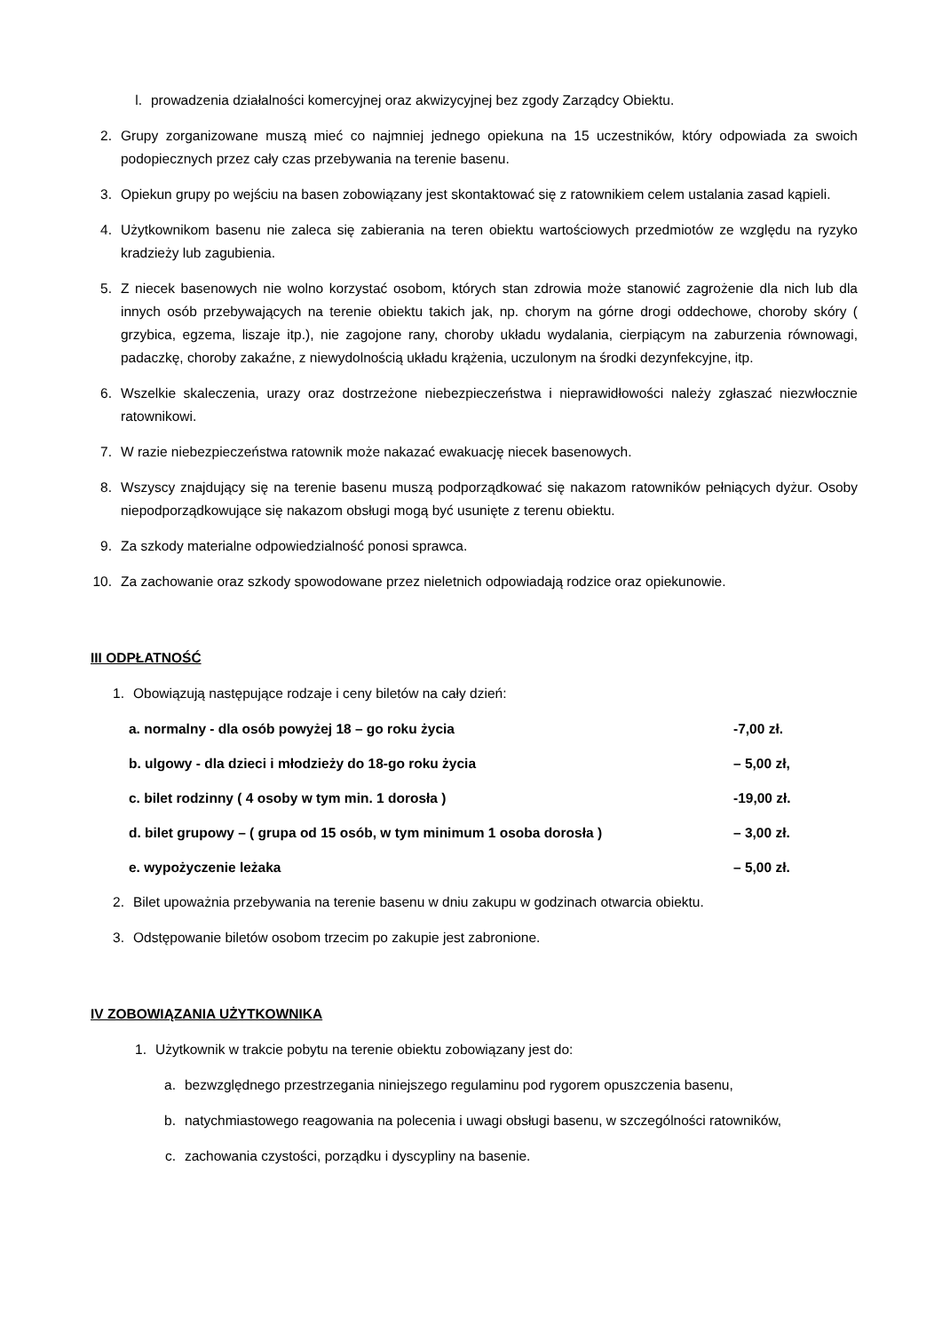l. prowadzenia działalności komercyjnej oraz akwizycyjnej bez zgody Zarządcy Obiektu.
2. Grupy zorganizowane muszą mieć co najmniej jednego opiekuna na 15 uczestników, który odpowiada za swoich podopiecznych przez cały czas przebywania na terenie basenu.
3. Opiekun grupy po wejściu na basen zobowiązany jest skontaktować się z ratownikiem celem ustalania zasad kąpieli.
4. Użytkownikom basenu nie zaleca się zabierania na teren obiektu wartościowych przedmiotów ze względu na ryzyko kradzieży lub zagubienia.
5. Z niecek basenowych nie wolno korzystać osobom, których stan zdrowia może stanowić zagrożenie dla nich lub dla innych osób przebywających na terenie obiektu takich jak, np. chorym na górne drogi oddechowe, choroby skóry ( grzybica, egzema, liszaje itp.), nie zagojone rany, choroby układu wydalania, cierpiącym na zaburzenia równowagi, padaczkę, choroby zakaźne, z niewydolnością układu krążenia, uczulonym na środki dezynfekcyjne, itp.
6. Wszelkie skaleczenia, urazy oraz dostrzeżone niebezpieczeństwa i nieprawidłowości należy zgłaszać niezwłocznie ratownikowi.
7. W razie niebezpieczeństwa ratownik może nakazać ewakuację niecek basenowych.
8. Wszyscy znajdujący się na terenie basenu muszą podporządkować się nakazom ratowników pełniących dyżur. Osoby niepodporządkowujące się nakazom obsługi mogą być usunięte z terenu obiektu.
9. Za szkody materialne odpowiedzialność ponosi sprawca.
10. Za zachowanie oraz szkody spowodowane przez nieletnich odpowiadają rodzice oraz opiekunowie.
III ODPŁATNOŚĆ
1. Obowiązują następujące rodzaje i ceny biletów na cały dzień:
a. normalny - dla osób powyżej 18 – go roku życia -7,00 zł.
b. ulgowy - dla dzieci i młodzieży do 18-go roku życia – 5,00 zł,
c. bilet rodzinny ( 4 osoby w tym min. 1 dorosła ) -19,00 zł.
d. bilet grupowy – ( grupa od 15 osób, w tym minimum 1 osoba dorosła ) – 3,00 zł.
e. wypożyczenie leżaka – 5,00 zł.
2. Bilet upoważnia przebywania na terenie basenu w dniu zakupu w godzinach otwarcia obiektu.
3. Odstępowanie biletów osobom trzecim po zakupie jest zabronione.
IV ZOBOWIĄZANIA UŻYTKOWNIKA
1. Użytkownik w trakcie pobytu na terenie obiektu zobowiązany jest do:
a. bezwzględnego przestrzegania niniejszego regulaminu pod rygorem opuszczenia basenu,
b. natychmiastowego reagowania na polecenia i uwagi obsługi basenu, w szczególności ratowników,
c. zachowania czystości, porządku i dyscypliny na basenie.